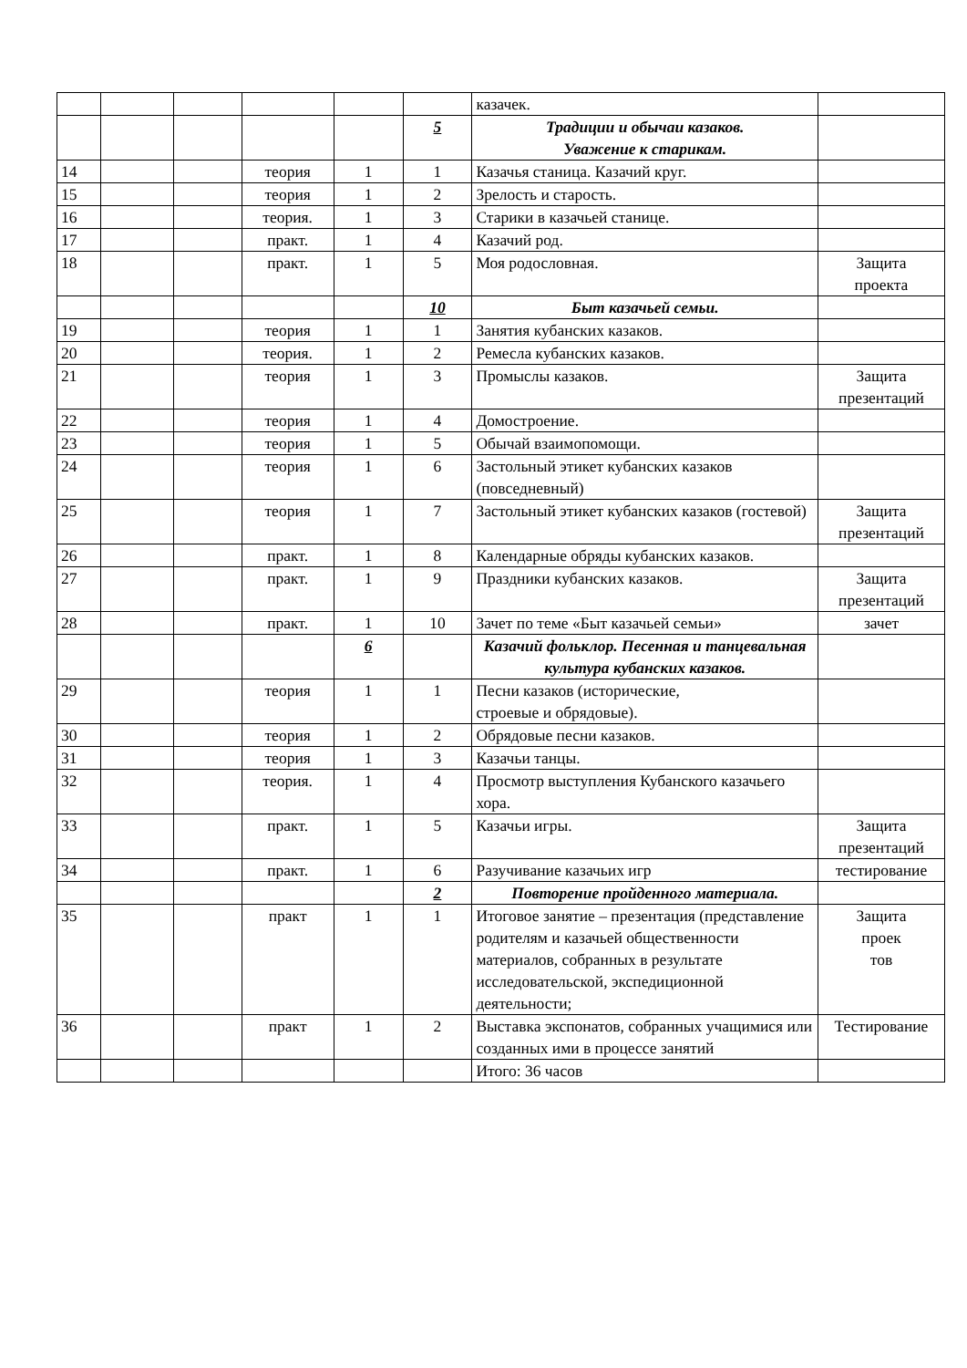| | | | | | | казачек. | |
| | | | | | 5 | Традиции и обычаи казаков. Уважение к старикам. | |
| 14 | | | теория | 1 | 1 | Казачья станица. Казачий круг. | |
| 15 | | | теория | 1 | 2 | Зрелость и старость. | |
| 16 | | | теория. | 1 | 3 | Старики в казачьей станице. | |
| 17 | | | практ. | 1 | 4 | Казачий род. | |
| 18 | | | практ. | 1 | 5 | Моя родословная. | Защита проекта |
| | | | | | 10 | Быт казачьей семьи. | |
| 19 | | | теория | 1 | 1 | Занятия кубанских казаков. | |
| 20 | | | теория. | 1 | 2 | Ремесла кубанских казаков. | |
| 21 | | | теория | 1 | 3 | Промыслы казаков. | Защита презентаций |
| 22 | | | теория | 1 | 4 | Домостроение. | |
| 23 | | | теория | 1 | 5 | Обычай взаимопомощи. | |
| 24 | | | теория | 1 | 6 | Застольный этикет кубанских казаков (повседневный) | |
| 25 | | | теория | 1 | 7 | Застольный этикет кубанских казаков (гостевой) | Защита презентаций |
| 26 | | | практ. | 1 | 8 | Календарные обряды кубанских казаков. | |
| 27 | | | практ. | 1 | 9 | Праздники кубанских казаков. | Защита презентаций |
| 28 | | | практ. | 1 | 10 | Зачет по теме «Быт казачьей семьи» | зачет |
| | | | | 6 | | Казачий фольклор. Песенная и танцевальная культура кубанских казаков. | |
| 29 | | | теория | 1 | 1 | Песни казаков (исторические, строевые и обрядовые). | |
| 30 | | | теория | 1 | 2 | Обрядовые песни казаков. | |
| 31 | | | теория | 1 | 3 | Казачьи танцы. | |
| 32 | | | теория. | 1 | 4 | Просмотр выступления Кубанского казачьего хора. | |
| 33 | | | практ. | 1 | 5 | Казачьи игры. | Защита презентаций |
| 34 | | | практ. | 1 | 6 | Разучивание казачьих игр | тестирование |
| | | | | | 2 | Повторение пройденного материала. | |
| 35 | | | практ | 1 | 1 | Итоговое занятие – презентация (представление родителям и казачьей общественности материалов, собранных в результате исследовательской, экспедиционной деятельности; | Защита проек тов |
| 36 | | | практ | 1 | 2 | Выставка экспонатов, собранных учащимися или созданных ими в процессе занятий | Тестирование |
| | | | | | | Итого: 36 часов | |